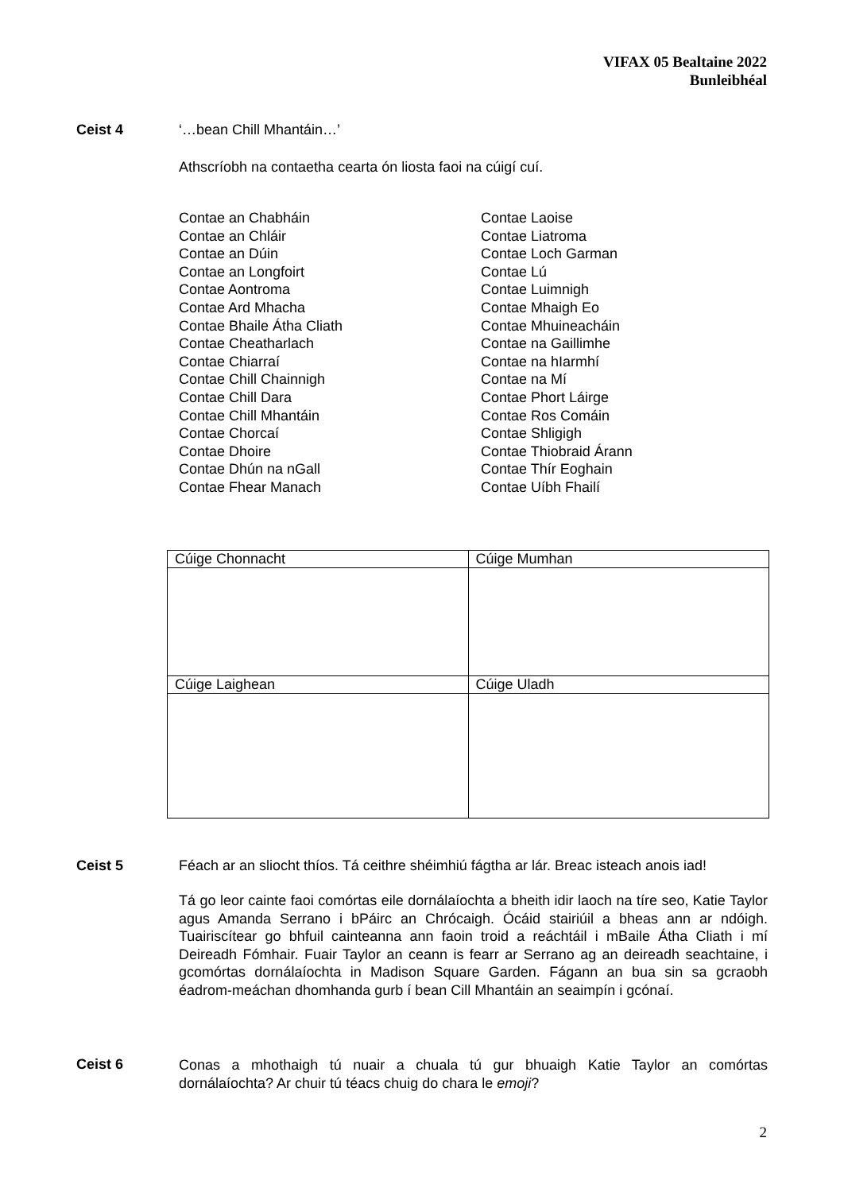VIFAX 05 Bealtaine 2022
Bunleibhéal
Ceist 4 ‘…bean Chill Mhantáin…’
Athscríobh na contaetha cearta ón liosta faoi na cúigí cuí.
Contae an Chabháin
Contae an Chláir
Contae an Dúin
Contae an Longfoirt
Contae Aontroma
Contae Ard Mhacha
Contae Bhaile Átha Cliath
Contae Cheatharlach
Contae Chiarraí
Contae Chill Chainnigh
Contae Chill Dara
Contae Chill Mhantáin
Contae Chorcaí
Contae Dhoire
Contae Dhún na nGall
Contae Fhear Manach
Contae Laoise
Contae Liatroma
Contae Loch Garman
Contae Lú
Contae Luimnigh
Contae Mhaigh Eo
Contae Mhuineacháin
Contae na Gaillimhe
Contae na hIarmhí
Contae na Mí
Contae Phort Láirge
Contae Ros Comáin
Contae Shligigh
Contae Thiobraid Árann
Contae Thír Eoghain
Contae Uíbh Fhailí
| Cúige Chonnacht | Cúige Mumhan |
| Cúige Laighean | Cúige Uladh |
Ceist 5 Féach ar an sliocht thíos. Tá ceithre shéimhiú fágtha ar lár. Breac isteach anois iad!
Tá go leor cainte faoi comórtas eile dornálaíochta a bheith idir laoch na tíre seo, Katie Taylor agus Amanda Serrano i bPáirc an Chrócaigh. Ócáid stairiúil a bheas ann ar ndóigh. Tuairiscítear go bhfuil cainteanna ann faoin troid a reáchtáil i mBaile Átha Cliath i mí Deireadh Fómhair. Fuair Taylor an ceann is fearr ar Serrano ag an deireadh seachtaine, i gcomórtas dornálaíochta in Madison Square Garden. Fágann an bua sin sa gcraobh éadrom-meáchan dhomhanda gurb í bean Cill Mhantáin an seaimpín i gcónaí.
Ceist 6
Conas a mhothaigh tú nuair a chuala tú gur bhuaigh Katie Taylor an comórtas dornálaíochta? Ar chuir tú téacs chuig do chara le emoji?
2